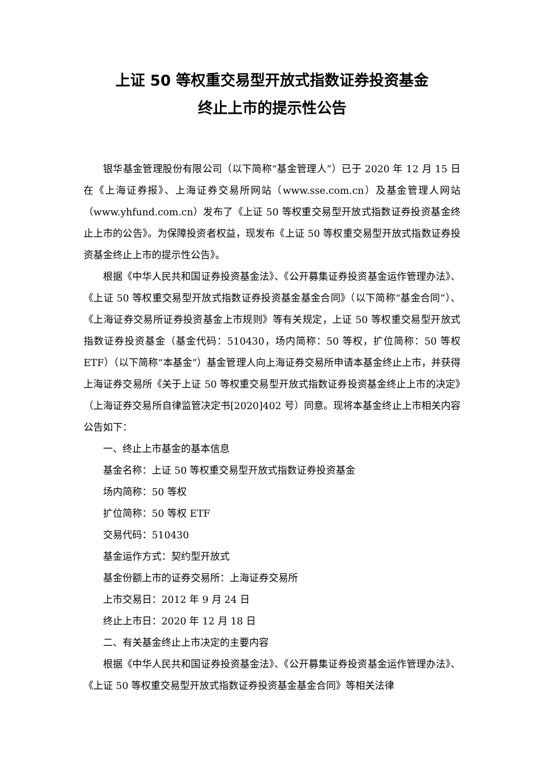上证 50 等权重交易型开放式指数证券投资基金
终止上市的提示性公告
银华基金管理股份有限公司（以下简称“基金管理人”）已于 2020 年 12 月 15 日在《上海证券报》、上海证券交易所网站（www.sse.com.cn）及基金管理人网站（www.yhfund.com.cn）发布了《上证 50 等权重交易型开放式指数证券投资基金终止上市的公告》。为保障投资者权益，现发布《上证 50 等权重交易型开放式指数证券投资基金终止上市的提示性公告》。
根据《中华人民共和国证券投资基金法》、《公开募集证券投资基金运作管理办法》、《上证 50 等权重交易型开放式指数证券投资基金基金合同》（以下简称“基金合同”）、《上海证券交易所证券投资基金上市规则》等有关规定，上证 50 等权重交易型开放式指数证券投资基金（基金代码：510430，场内简称：50 等权，扩位简称：50 等权 ETF）（以下简称“本基金”）基金管理人向上海证券交易所申请本基金终止上市，并获得上海证券交易所《关于上证 50 等权重交易型开放式指数证券投资基金终止上市的决定》（上海证券交易所自律监管决定书[2020]402 号）同意。现将本基金终止上市相关内容公告如下：
一、终止上市基金的基本信息
基金名称：上证 50 等权重交易型开放式指数证券投资基金
场内简称：50 等权
扩位简称：50 等权 ETF
交易代码：510430
基金运作方式：契约型开放式
基金份额上市的证券交易所：上海证券交易所
上市交易日：2012 年 9 月 24 日
终止上市日：2020 年 12 月 18 日
二、有关基金终止上市决定的主要内容
根据《中华人民共和国证券投资基金法》、《公开募集证券投资基金运作管理办法》、《上证 50 等权重交易型开放式指数证券投资基金基金合同》等相关法律